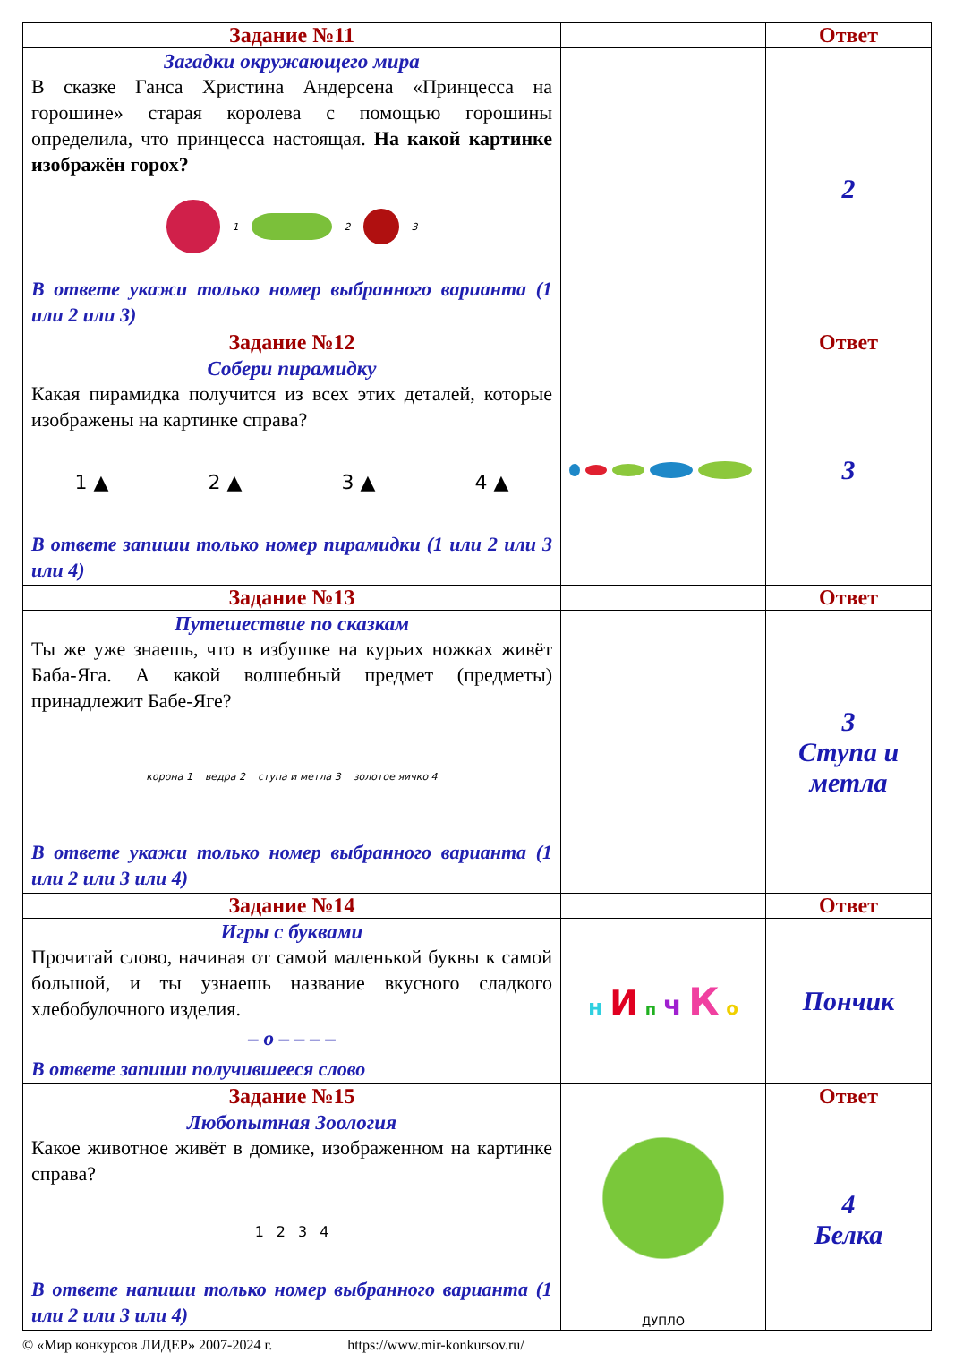| Задание №11 | | Ответ |
| Загадки окружающего мира В сказке Ганса Христина Андерсена «Принцесса на горошине» старая королева с помощью горошины определила, что принцесса настоящая. На какой картинке изображён горох? 1 2 3 В ответе укажи только номер выбранного варианта (1 или 2 или 3) | | 2 |
| Задание №12 | | Ответ |
| Собери пирамидку Какая пирамидка получится из всех этих деталей, которые изображены на картинке справа? 1 ▲ 2 ▲ 3 ▲ 4 ▲ В ответе запиши только номер пирамидки (1 или 2 или 3 или 4) | | 3 |
| Задание №13 | | Ответ |
| Путешествие по сказкам Ты же уже знаешь, что в избушке на курьих ножках живёт Баба-Яга. А какой волшебный предмет (предметы) принадлежит Бабе-Яге? корона 1 ведра 2 ступа и метла 3 золотое яичко 4 В ответе укажи только номер выбранного варианта (1 или 2 или 3 или 4) | | 3 Ступа и метла |
| Задание №14 | | Ответ |
| Игры с буквами Прочитай слово, начиная от самой маленькой буквы к самой большой, и ты узнаешь название вкусного сладкого хлебобулочного изделия. – о – – – – В ответе запиши получившееся слово | н И п ч К о | Пончик |
| Задание №15 | | Ответ |
| Любопытная Зоология Какое животное живёт в домике, изображенном на картинке справа? 1 2 3 4 В ответе напиши только номер выбранного варианта (1 или 2 или 3 или 4) | ДУПЛО | 4 Белка |
© «Мир конкурсов ЛИДЕР» 2007-2024 г. https://www.mir-konkursov.ru/